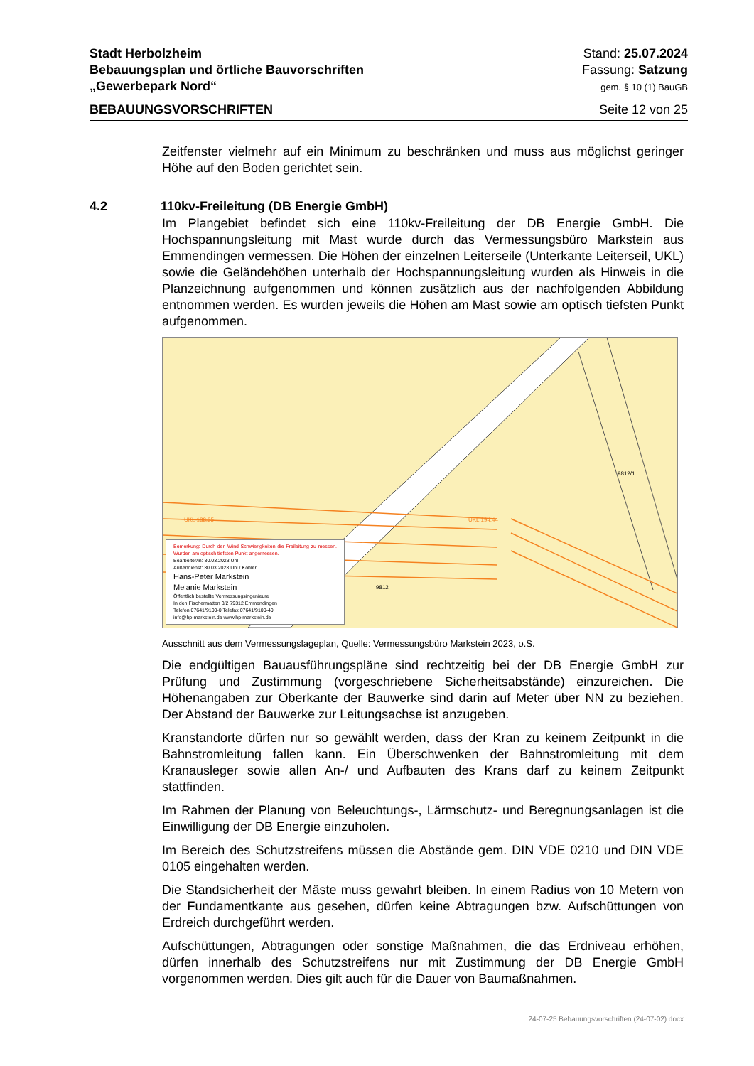Stadt Herbolzheim
Bebauungsplan und örtliche Bauvorschriften
„Gewerbepark Nord“
Stand: 25.07.2024
Fassung: Satzung
gem. § 10 (1) BauGB
BEBAUUNGSVORSCHRIFTEN Seite 12 von 25
4.2 110kv-Freileitung (DB Energie GmbH)
Zeitfenster vielmehr auf ein Minimum zu beschränken und muss aus möglichst geringer Höhe auf den Boden gerichtet sein.
Im Plangebiet befindet sich eine 110kv-Freileitung der DB Energie GmbH. Die Hochspannungsleitung mit Mast wurde durch das Vermessungsbüro Markstein aus Emmendingen vermessen. Die Höhen der einzelnen Leiterseile (Unterkante Leiterseil, UKL) sowie die Geländehöhen unterhalb der Hochspannungsleitung wurden als Hinweis in die Planzeichnung aufgenommen und können zusätzlich aus der nachfolgenden Abbildung entnommen werden. Es wurden jeweils die Höhen am Mast sowie am optisch tiefsten Punkt aufgenommen.
UKL 188.35 UKL 194.44
9812/1
9812
Bemerkung: Durch den Wind Schwierigkeiten die Freileitung zu messen. Wurden am optisch tiefsten Punkt angemessen.
Bearbeiter/in: 30.03.2023 Uhl
Außendienst: 30.03.2023 Uhl / Kohler
Hans-Peter Markstein
Melanie Markstein
Öffentlich bestellte Vermessungsingenieure
In den Fischermatten 3/2 79312 Emmendingen
Telefon 07641/9100-0 Telefax 07641/9100-40
info@hp-markstein.de www.hp-markstein.de
Ausschnitt aus dem Vermessungslageplan, Quelle: Vermessungsbüro Markstein 2023, o.S.
Die endgültigen Bauausführungspläne sind rechtzeitig bei der DB Energie GmbH zur Prüfung und Zustimmung (vorgeschriebene Sicherheitsabstände) einzureichen. Die Höhenangaben zur Oberkante der Bauwerke sind darin auf Meter über NN zu beziehen. Der Abstand der Bauwerke zur Leitungsachse ist anzugeben.
Kranstandorte dürfen nur so gewählt werden, dass der Kran zu keinem Zeitpunkt in die Bahnstromleitung fallen kann. Ein Überschwenken der Bahnstromleitung mit dem Kranausleger sowie allen An-/ und Aufbauten des Krans darf zu keinem Zeitpunkt stattfinden.
Im Rahmen der Planung von Beleuchtungs-, Lärmschutz- und Beregnungsanlagen ist die Einwilligung der DB Energie einzuholen.
Im Bereich des Schutzstreifens müssen die Abstände gem. DIN VDE 0210 und DIN VDE 0105 eingehalten werden.
Die Standsicherheit der Mäste muss gewahrt bleiben. In einem Radius von 10 Metern von der Fundamentkante aus gesehen, dürfen keine Abtragungen bzw. Aufschüttungen von Erdreich durchgeführt werden.
Aufschüttungen, Abtragungen oder sonstige Maßnahmen, die das Erdniveau erhöhen, dürfen innerhalb des Schutzstreifens nur mit Zustimmung der DB Energie GmbH vorgenommen werden. Dies gilt auch für die Dauer von Baumaßnahmen.
24-07-25 Bebauungsvorschriften (24-07-02).docx